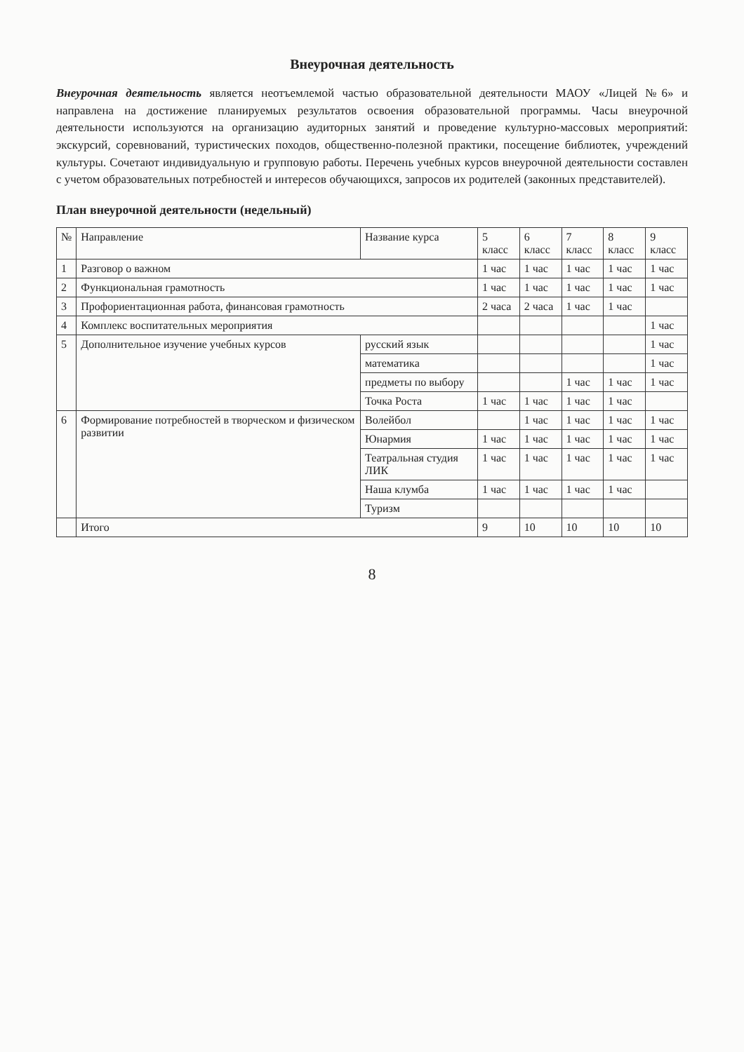Внеурочная деятельность
Внеурочная деятельность является неотъемлемой частью образовательной деятельности МАОУ «Лицей №6» и направлена на достижение планируемых результатов освоения образовательной программы. Часы внеурочной деятельности используются на организацию аудиторных занятий и проведение культурно-массовых мероприятий: экскурсий, соревнований, туристических походов, общественно-полезной практики, посещение библиотек, учреждений культуры. Сочетают индивидуальную и групповую работы. Перечень учебных курсов внеурочной деятельности составлен с учетом образовательных потребностей и интересов обучающихся, запросов их родителей (законных представителей).
План внеурочной деятельности (недельный)
| № | Направление | Название курса | 5 класс | 6 класс | 7 класс | 8 класс | 9 класс |
| --- | --- | --- | --- | --- | --- | --- | --- |
| 1 | Разговор о важном | | 1 час | 1 час | 1 час | 1 час | 1 час |
| 2 | Функциональная грамотность | | 1 час | 1 час | 1 час | 1 час | 1 час |
| 3 | Профориентационная работа, финансовая грамотность | | 2 часа | 2 часа | 1 час | 1 час | |
| 4 | Комплекс воспитательных мероприятия | | | | | | 1 час |
| 5 | Дополнительное изучение учебных курсов | русский язык | | | | | 1 час |
| | | математика | | | | | 1 час |
| | | предметы по выбору | | | 1 час | 1 час | 1 час |
| | | Точка Роста | 1 час | 1 час | 1 час | 1 час | |
| 6 | Формирование потребностей в творческом и физическом развитии | Волейбол | | 1 час | 1 час | 1 час | 1 час |
| | | Юнармия | 1 час | 1 час | 1 час | 1 час | 1 час |
| | | Театральная студия ЛИК | 1 час | 1 час | 1 час | 1 час | 1 час |
| | | Наша клумба | 1 час | 1 час | 1 час | 1 час | |
| | | Туризм | | | | | |
| | Итого | | 9 | 10 | 10 | 10 | 10 |
8